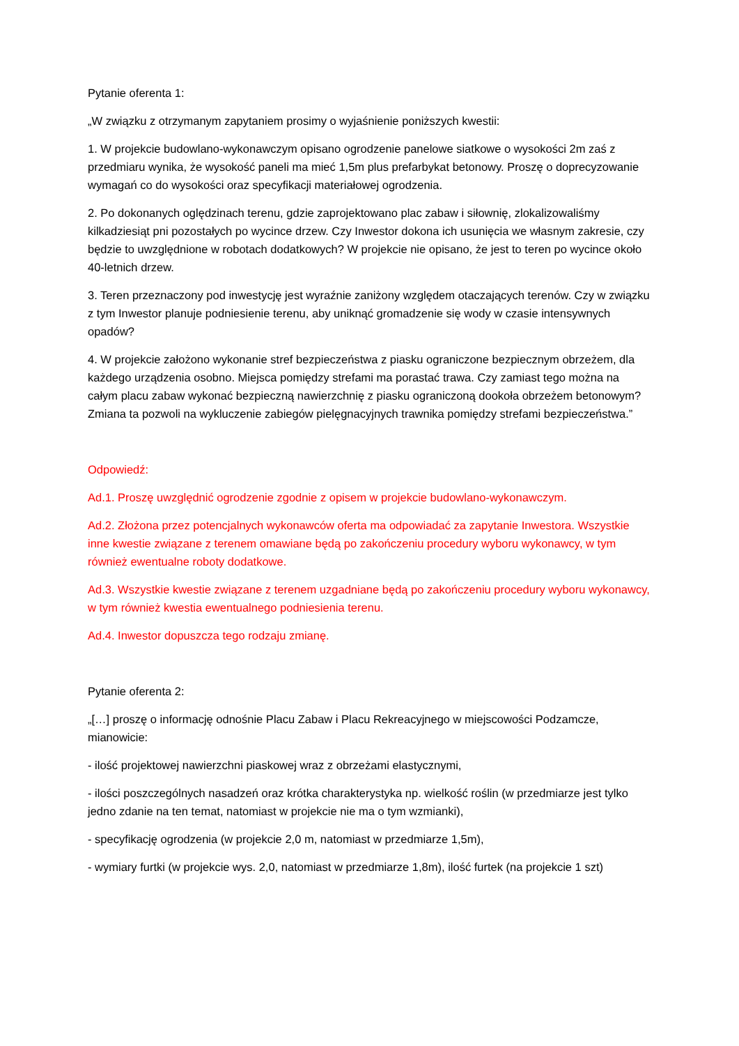Pytanie oferenta 1:
„W związku z otrzymanym zapytaniem prosimy o wyjaśnienie poniższych kwestii:
1. W projekcie budowlano-wykonawczym opisano ogrodzenie panelowe siatkowe o wysokości 2m zaś z przedmiaru wynika, że wysokość paneli ma mieć 1,5m plus prefarbykat betonowy. Proszę o doprecyzowanie wymagań co do wysokości oraz specyfikacji materiałowej ogrodzenia.
2. Po dokonanych oględzinach terenu, gdzie zaprojektowano plac zabaw i siłownię, zlokalizowaliśmy kilkadziesiąt pni pozostałych po wycince drzew. Czy Inwestor dokona ich usunięcia we własnym zakresie, czy będzie to uwzględnione w robotach dodatkowych? W projekcie nie opisano, że jest to teren po wycince około 40-letnich drzew.
3. Teren przeznaczony pod inwestycję jest wyraźnie zaniżony względem otaczających terenów. Czy w związku z tym Inwestor planuje podniesienie terenu, aby uniknąć gromadzenie się wody w czasie intensywnych opadów?
4. W projekcie założono wykonanie stref bezpieczeństwa z piasku ograniczone bezpiecznym obrzeżem, dla każdego urządzenia osobno. Miejsca pomiędzy strefami ma porastać trawa. Czy zamiast tego można na całym placu zabaw wykonać bezpieczną nawierzchnię z piasku ograniczoną dookoła obrzeżem betonowym? Zmiana ta pozwoli na wykluczenie zabiegów pielęgnacyjnych trawnika pomiędzy strefami bezpieczeństwa.”
Odpowiedź:
Ad.1. Proszę uwzględnić ogrodzenie zgodnie z opisem w projekcie budowlano-wykonawczym.
Ad.2. Złożona przez potencjalnych wykonawców oferta ma odpowiadać za zapytanie Inwestora. Wszystkie inne kwestie związane z terenem omawiane będą po zakończeniu procedury wyboru wykonawcy, w tym również ewentualne roboty dodatkowe.
Ad.3. Wszystkie kwestie związane z terenem uzgadniane będą po zakończeniu procedury wyboru wykonawcy, w tym również kwestia ewentualnego podniesienia terenu.
Ad.4. Inwestor dopuszcza tego rodzaju zmianę.
Pytanie oferenta 2:
„[…] proszę o informację odnośnie Placu Zabaw i Placu Rekreacyjnego w miejscowości Podzamcze, mianowicie:
- ilość projektowej nawierzchni piaskowej wraz z obrzeżami elastycznymi,
- ilości poszczególnych nasadzeń oraz krótka charakterystyka np. wielkość roślin (w przedmiarze jest tylko jedno zdanie na ten temat, natomiast w projekcie nie ma o tym wzmianki),
- specyfikację ogrodzenia (w projekcie 2,0 m, natomiast w przedmiarze 1,5m),
- wymiary furtki (w projekcie wys. 2,0, natomiast w przedmiarze 1,8m), ilość furtek (na projekcie 1 szt)